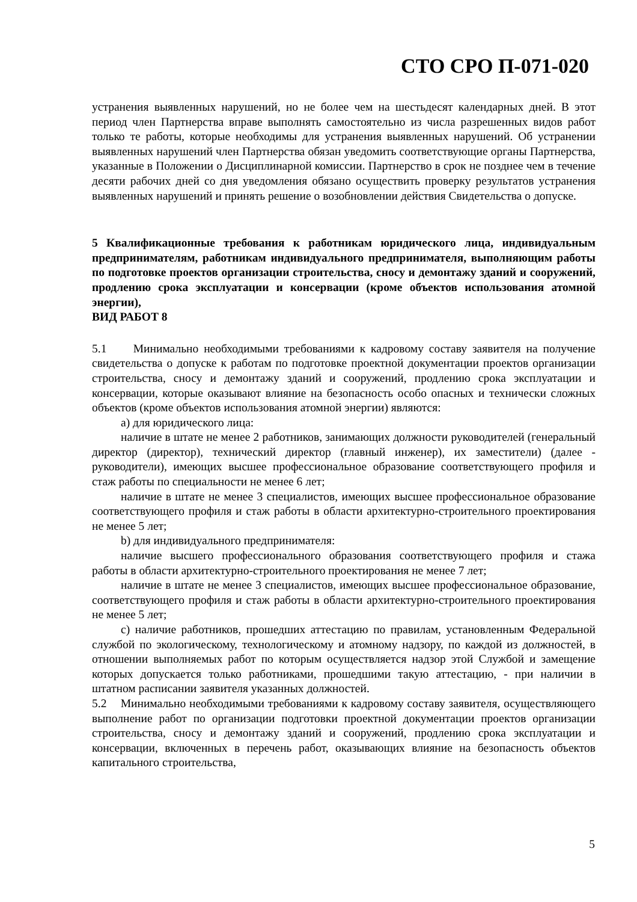СТО СРО П-071-020
устранения выявленных нарушений, но не более чем на шестьдесят календарных дней. В этот период член Партнерства вправе выполнять самостоятельно из числа разрешенных видов работ только те работы, которые необходимы для устранения выявленных нарушений. Об устранении выявленных нарушений член Партнерства обязан уведомить соответствующие органы Партнерства, указанные в Положении о Дисциплинарной комиссии. Партнерство в срок не позднее чем в течение десяти рабочих дней со дня уведомления обязано осуществить проверку результатов устранения выявленных нарушений и принять решение о возобновлении действия Свидетельства о допуске.
5 Квалификационные требования к работникам юридического лица, индивидуальным предпринимателям, работникам индивидуального предпринимателя, выполняющим работы по подготовке проектов организации строительства, сносу и демонтажу зданий и сооружений, продлению срока эксплуатации и консервации (кроме объектов использования атомной энергии),
ВИД РАБОТ 8
5.1 Минимально необходимыми требованиями к кадровому составу заявителя на получение свидетельства о допуске к работам по подготовке проектной документации проектов организации строительства, сносу и демонтажу зданий и сооружений, продлению срока эксплуатации и консервации, которые оказывают влияние на безопасность особо опасных и технически сложных объектов (кроме объектов использования атомной энергии) являются:
а) для юридического лица:
наличие в штате не менее 2 работников, занимающих должности руководителей (генеральный директор (директор), технический директор (главный инженер), их заместители) (далее - руководители), имеющих высшее профессиональное образование соответствующего профиля и стаж работы по специальности не менее 6 лет;
наличие в штате не менее 3 специалистов, имеющих высшее профессиональное образование соответствующего профиля и стаж работы в области архитектурно-строительного проектирования не менее 5 лет;
b) для индивидуального предпринимателя:
наличие высшего профессионального образования соответствующего профиля и стажа работы в области архитектурно-строительного проектирования не менее 7 лет;
наличие в штате не менее 3 специалистов, имеющих высшее профессиональное образование, соответствующего профиля и стаж работы в области архитектурно-строительного проектирования не менее 5 лет;
c) наличие работников, прошедших аттестацию по правилам, установленным Федеральной службой по экологическому, технологическому и атомному надзору, по каждой из должностей, в отношении выполняемых работ по которым осуществляется надзор этой Службой и замещение которых допускается только работниками, прошедшими такую аттестацию, - при наличии в штатном расписании заявителя указанных должностей.
5.2 Минимально необходимыми требованиями к кадровому составу заявителя, осуществляющего выполнение работ по организации подготовки проектной документации проектов организации строительства, сносу и демонтажу зданий и сооружений, продлению срока эксплуатации и консервации, включенных в перечень работ, оказывающих влияние на безопасность объектов капитального строительства,
5